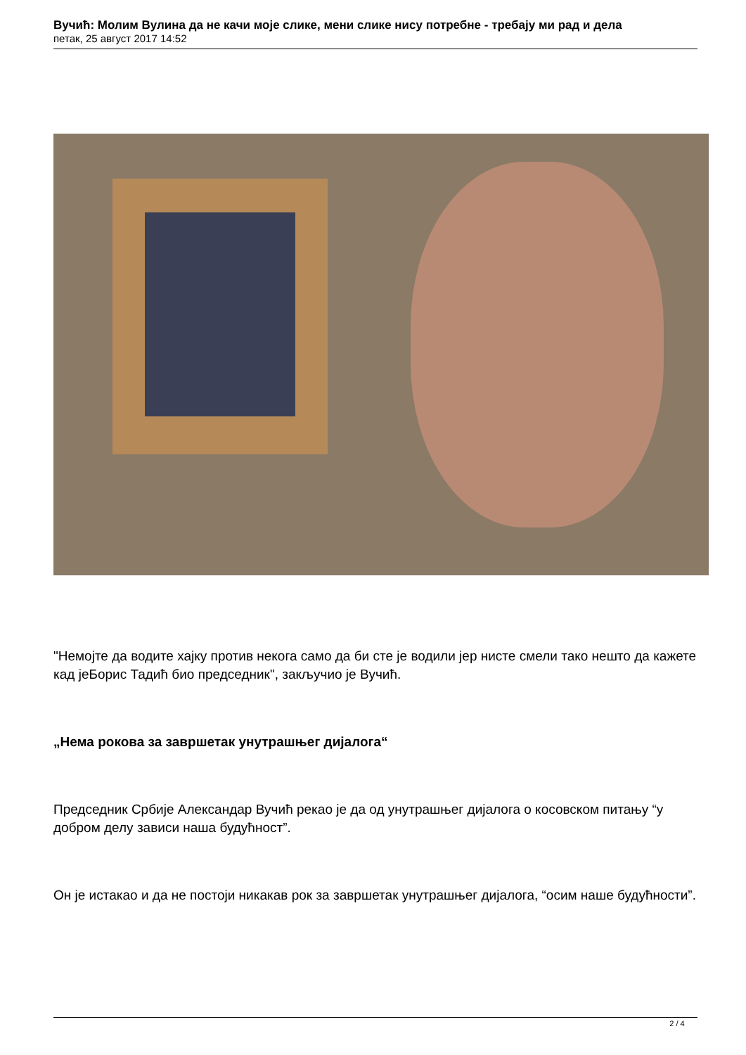Вучић: Молим Вулина да не качи моје слике, мени слике нису потребне - требају ми рад и дела
петак, 25 август 2017 14:52
"Немојте да водите хајку против некога само да би сте је водили јер нисте смели тако нешто да кажете кад јеБорис Тадић био председник", закључио је Вучић.
„Нема рокова за завршетак унутрашњег дијалога“
Председник Србије Александар Вучић рекао је да од унутрашњег дијалога о косовском питању “у добром делу зависи наша будућност”.
Он је истакао и да не постоји никакав рок за завршетак унутрашњег дијалога, “осим наше будућности”.
2 / 4